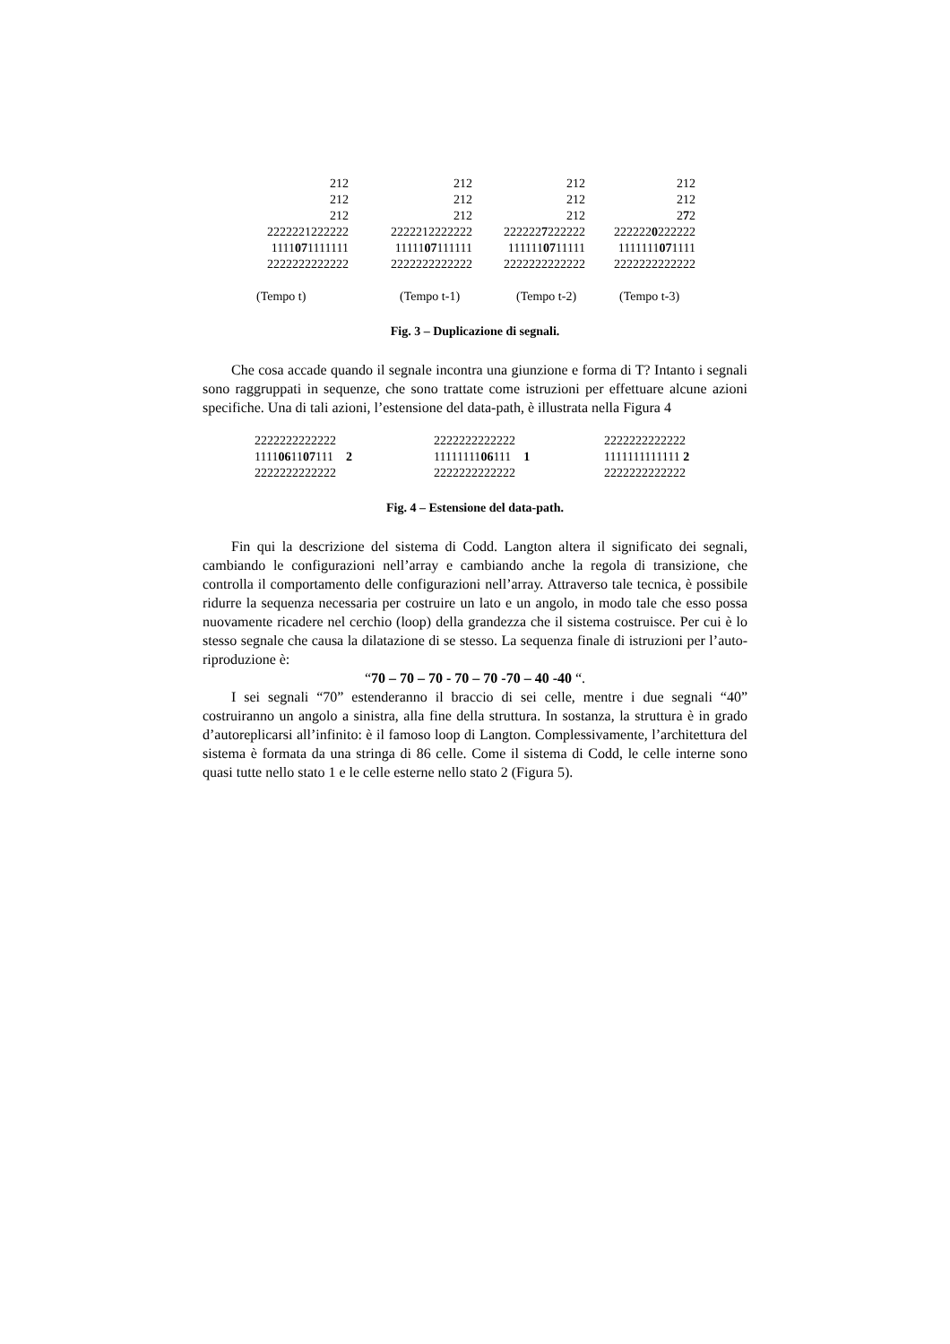| 212 212 212 2222221222222 1111 07 1111111 2222222222222 | 212 212 212 2222212222222 11111 07 111111 2222222222222 | 212 212 212 222222 7 222222 111111 07 11111 2222222222222 | 212 212 2 7 2 222222 0 222222 1111111 07 1111 2222222222222 |
| (Tempo t) | (Tempo t-1) | (Tempo t-2) | (Tempo t-3) |
Fig. 3 – Duplicazione di segnali.
Che cosa accade quando il segnale incontra una giunzione e forma di T? Intanto i segnali sono raggruppati in sequenze, che sono trattate come istruzioni per effettuare alcune azioni specifiche. Una di tali azioni, l’estensione del data-path, è illustrata nella Figura 4
| 2222222222222 1111 06 11 07 111 2 2222222222222 | 2222222222222 11111111 06 111 1 2222222222222 | 2222222222222 1111111111111 2 2222222222222 |
Fig. 4 – Estensione del data-path.
Fin qui la descrizione del sistema di Codd. Langton altera il significato dei segnali, cambiando le configurazioni nell’array e cambiando anche la regola di transizione, che controlla il comportamento delle configurazioni nell’array. Attraverso tale tecnica, è possibile ridurre la sequenza necessaria per costruire un lato e un angolo, in modo tale che esso possa nuovamente ricadere nel cerchio (loop) della grandezza che il sistema costruisce. Per cui è lo stesso segnale che causa la dilatazione di se stesso. La sequenza finale di istruzioni per l’auto-riproduzione è:
“70 – 70 – 70 - 70 – 70 -70 – 40 -40 “.
I sei segnali “70” estenderanno il braccio di sei celle, mentre i due segnali “40” costruiranno un angolo a sinistra, alla fine della struttura. In sostanza, la struttura è in grado d’autoreplicarsi all’infinito: è il famoso loop di Langton. Complessivamente, l’architettura del sistema è formata da una stringa di 86 celle. Come il sistema di Codd, le celle interne sono quasi tutte nello stato 1 e le celle esterne nello stato 2 (Figura 5).